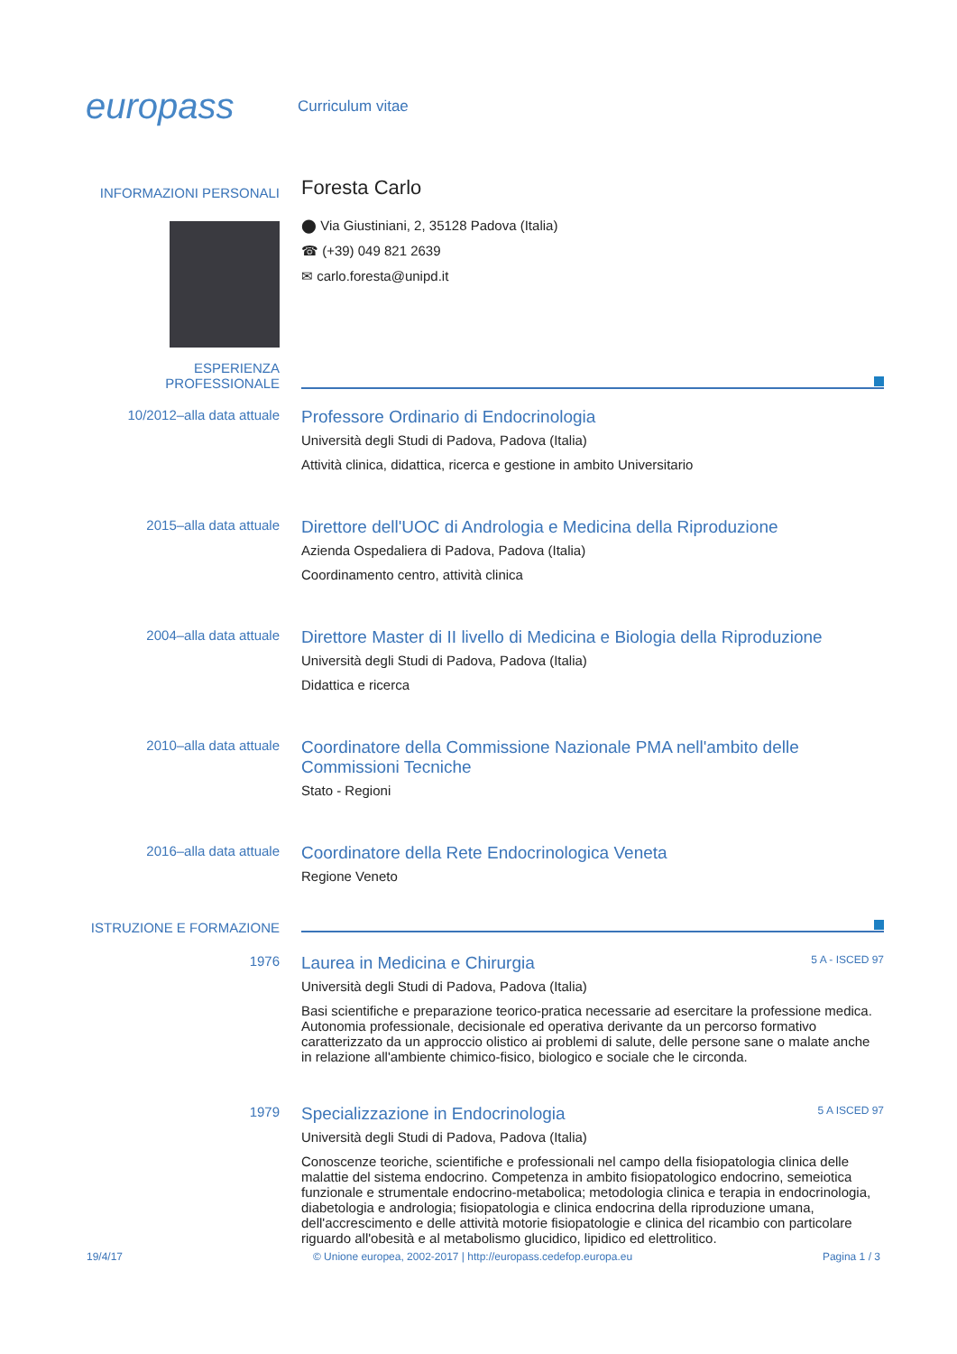europass
Curriculum vitae
INFORMAZIONI PERSONALI
Foresta Carlo
⬤ Via Giustiniani, 2, 35128 Padova (Italia)
☎ (+39) 049 821 2639
✉ carlo.foresta@unipd.it
ESPERIENZA PROFESSIONALE
10/2012–alla data attuale
Professore Ordinario di Endocrinologia
Università degli Studi di Padova, Padova (Italia)
Attività clinica, didattica, ricerca e gestione in ambito Universitario
2015–alla data attuale
Direttore dell'UOC di Andrologia e Medicina della Riproduzione
Azienda Ospedaliera di Padova, Padova (Italia)
Coordinamento centro, attività clinica
2004–alla data attuale
Direttore Master di II livello di Medicina e Biologia della Riproduzione
Università degli Studi di Padova, Padova (Italia)
Didattica e ricerca
2010–alla data attuale
Coordinatore della Commissione Nazionale PMA nell'ambito delle Commissioni Tecniche
Stato - Regioni
2016–alla data attuale
Coordinatore della Rete Endocrinologica Veneta
Regione Veneto
ISTRUZIONE E FORMAZIONE
1976
Laurea in Medicina e Chirurgia 5 A - ISCED 97
Università degli Studi di Padova, Padova (Italia)
Basi scientifiche e preparazione teorico-pratica necessarie ad esercitare la professione medica. Autonomia professionale, decisionale ed operativa derivante da un percorso formativo caratterizzato da un approccio olistico ai problemi di salute, delle persone sane o malate anche in relazione all'ambiente chimico-fisico, biologico e sociale che le circonda.
1979
Specializzazione in Endocrinologia 5 A ISCED 97
Università degli Studi di Padova, Padova (Italia)
Conoscenze teoriche, scientifiche e professionali nel campo della fisiopatologia clinica delle malattie del sistema endocrino. Competenza in ambito fisiopatologico endocrino, semeiotica funzionale e strumentale endocrino-metabolica; metodologia clinica e terapia in endocrinologia, diabetologia e andrologia; fisiopatologia e clinica endocrina della riproduzione umana, dell'accrescimento e delle attività motorie fisiopatologie e clinica del ricambio con particolare riguardo all'obesità e al metabolismo glucidico, lipidico ed elettrolitico.
19/4/17 © Unione europea, 2002-2017 | http://europass.cedefop.europa.eu Pagina 1 / 3